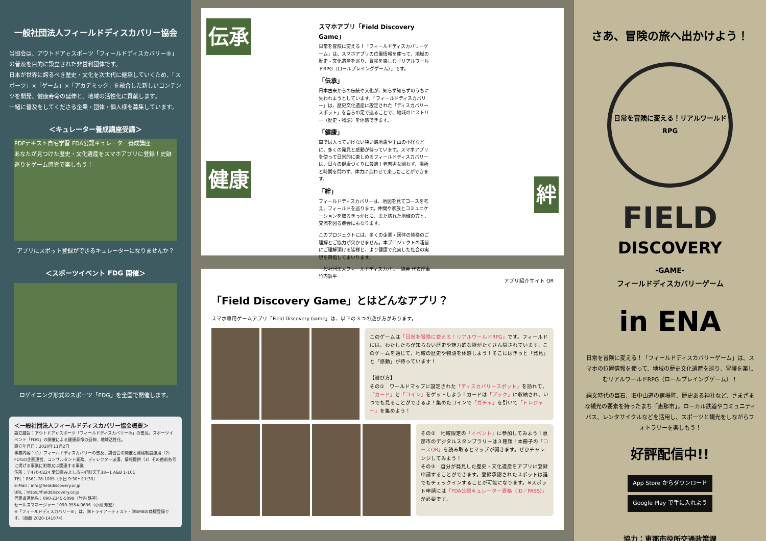一般社団法人フィールドディスカバリー協会
当協会は、アウトドアｅスポーツ「フィールドディスカバリー®」の普及を目的に設立された非営利団体です。
日本が世界に誇るべき歴史・文化を次世代に継承していくため、「スポーツ」×「ゲーム」×「アカデミック」を融合した新しいコンテンツを開発、健康寿命の延伸と、地域の活性化に貢献します。
一緒に普及をしてくださる企業・団体・個人様を募集しています。
＜キュレーター養成講座受講＞
PDFテキスト自宅学習 FDA公認キュレーター養成講座
あなたが見つけた歴史・文化遺産をスマホアプリに登録！史跡巡りをゲーム感覚で楽しもう！
アプリにスポット登録ができるキュレーターになりませんか？
＜スポーツイベント FDG 開催＞
ロゲイニング形式のスポーツ「FDG」を全国で開催します。
＜一般社団法人フィールドディスカバリー協会概要＞
設立趣旨：アウトドアｅスポーツ「フィールドディスカバリー®」の普及。スポーツイベント「FDG」の開催による健康寿命の延伸、地域活性化。
設立年月日：2020年11月2日
事業内容：（1）フィールドディスカバリーの普及、講習会の開催と資格制度運用（2）FDGの企画運営、コンサルタント業務、ディレクター派遣、情報提供（3）その他前各号に掲げる事業に附帯又は関連する事業
住所：〒470-0224 愛知県みよし市三好町天王38−1 A&B 1-101
TEL：0561-78-1005（平日 9:30～17:30）
E-Mail：info@fielddiscovery.or.jp
URL：https://fielddiscovery.or.jp
代表者連絡先：090-2345-5098（竹内 鉄平）
セールスマネージャー：090-3554-0636（小池 知宏）
※「フィールドディスカバリー®」は、㈱トライアーティスト・㈱SMBの商標登録です。（商願 2020-141074）
伝承
健康
絆
スマホアプリ「Field Discovery Game」
日常を冒険に変える！「フィールドディスカバリーゲーム」は、スマホアプリの位置情報を使って、地域の歴史・文化遺産を巡り、冒険を楽しむ「リアルワールドRPG（ロールプレイングゲーム）」です。
「伝承」
日本古来からの伝統や文化が、知らず知らずのうちに失われようとしています。「フィールドディスカバリー」は、歴史文化遺産に設定された「ディスカバリースポット」を自らの足で巡ることで、地域のヒストリー（歴史・物語）を体感できます。
「健康」
車では入っていけない狭い路地裏や里山の小径などに、多くの発見と感動が待っています。スマホアプリを使って日常的に楽しめるフィールドディスカバリーは、日々の健康づくりに最適！老若男女問わず、場所と時間を問わず、体力に合わせて楽しむことができます。
「絆」
フィールドディスカバリーは、地図を見てコースを考え、フィールドを巡ります。仲間や家族とコミュニケーションを取るきっかけに、また訪れた地域の方と、交流を図る機会にもなります。
このプロジェクトには、多くの企業・団体の皆様のご理解とご協力が欠かせません。本プロジェクトの趣旨にご理解頂ける皆様と、より健康で充実した社会の実現を目指してまいります。
一般社団法人フィールドディスカバリー協会 代表理事　竹内鉄平
アプリ紹介サイト QR
「Field Discovery Game」とはどんなアプリ？
スマホ専用ゲームアプリ「Field Discovery Game」は、以下の３つの遊び方があります。
このゲームは「日常を冒険に変える！リアルワールドRPG」です。フィールドには、わたしたちが知らない歴史や魅力的な謎がたくさん隠されています。このゲームを通じて、地域の歴史や物語を体感しよう！そこにはきっと「発見」と「感動」が待っています！
【遊び方】
その①　ワールドマップに設定された「ディスカバリースポット」を訪れて、「カード」と「コイン」をゲットしよう！カードは「ブック」に収納され、いつでも見ることができるよ！集めたコインで「ガチャ」を引いて「トレジャー」を集めよう！
その②　地域限定の「イベント」に参加してみよう！恵那市のデジタルスタンプラリーは３種類！本冊子の「コースQR」を読み取るとマップが開きます。ぜひチャレンジしてみよう！
その③　自分が発見した歴史・文化遺産をアプリに登録申請することができます。登録承認されたスポットは誰でもチェックインすることが可能になります。※スポット申請には「FDA公認キュレーター資格（ID／PASS)」が必要です。
さあ、冒険の旅へ出かけよう！
日常を冒険に変える！リアルワールドRPG
FIELD
DISCOVERY
-GAME-
フィールドディスカバリーゲーム
in ENA
日常を冒険に変える！「フィールドディスカバリーゲーム」は、スマホの位置情報を使って、地域の歴史文化遺産を巡り、冒険を楽しむリアルワールドRPG（ロールプレイングゲーム）！
縄文時代の巨石、旧中山道の宿場町、歴史ある神社など、さまざまな観光の要素を持ったまち「恵那市」。ローカル鉄道やコミュニティバス、レンタサイクルなどを活用し、スポーツと観光をしながらフォトラリーを楽しもう！
好評配信中!!
App Store からダウンロード
Google Play で手に入れよう
協力：恵那市役所交通政策課